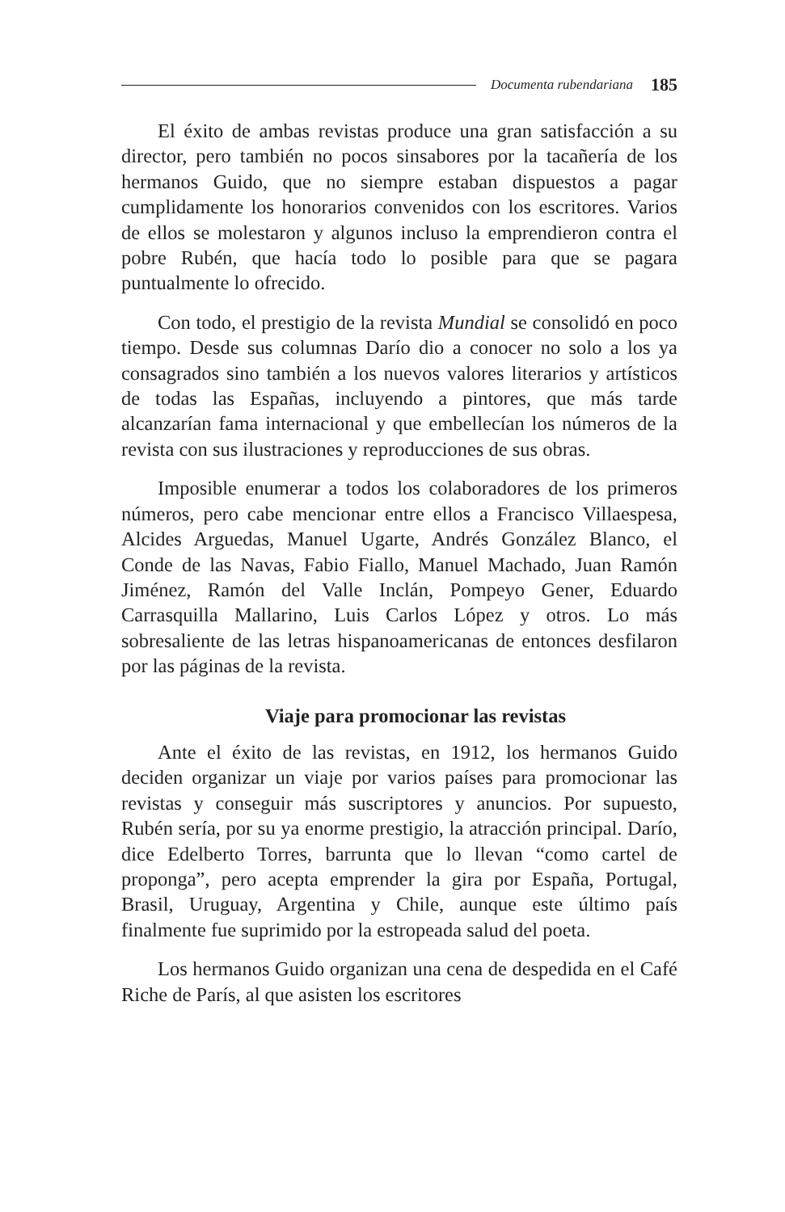Documenta rubendariana 185
El éxito de ambas revistas produce una gran satisfacción a su director, pero también no pocos sinsabores por la tacañería de los hermanos Guido, que no siempre estaban dispuestos a pagar cumplidamente los honorarios convenidos con los escritores. Varios de ellos se molestaron y algunos incluso la emprendieron contra el pobre Rubén, que hacía todo lo posible para que se pagara puntualmente lo ofrecido.
Con todo, el prestigio de la revista Mundial se consolidó en poco tiempo. Desde sus columnas Darío dio a conocer no solo a los ya consagrados sino también a los nuevos valores literarios y artísticos de todas las Españas, incluyendo a pintores, que más tarde alcanzarían fama internacional y que embellecían los números de la revista con sus ilustraciones y reproducciones de sus obras.
Imposible enumerar a todos los colaboradores de los primeros números, pero cabe mencionar entre ellos a Francisco Villaespesa, Alcides Arguedas, Manuel Ugarte, Andrés González Blanco, el Conde de las Navas, Fabio Fiallo, Manuel Machado, Juan Ramón Jiménez, Ramón del Valle Inclán, Pompeyo Gener, Eduardo Carrasquilla Mallarino, Luis Carlos López y otros. Lo más sobresaliente de las letras hispanoamericanas de entonces desfilaron por las páginas de la revista.
Viaje para promocionar las revistas
Ante el éxito de las revistas, en 1912, los hermanos Guido deciden organizar un viaje por varios países para promocionar las revistas y conseguir más suscriptores y anuncios. Por supuesto, Rubén sería, por su ya enorme prestigio, la atracción principal. Darío, dice Edelberto Torres, barrunta que lo llevan “como cartel de proponga”, pero acepta emprender la gira por España, Portugal, Brasil, Uruguay, Argentina y Chile, aunque este último país finalmente fue suprimido por la estropeada salud del poeta.
Los hermanos Guido organizan una cena de despedida en el Café Riche de París, al que asisten los escritores